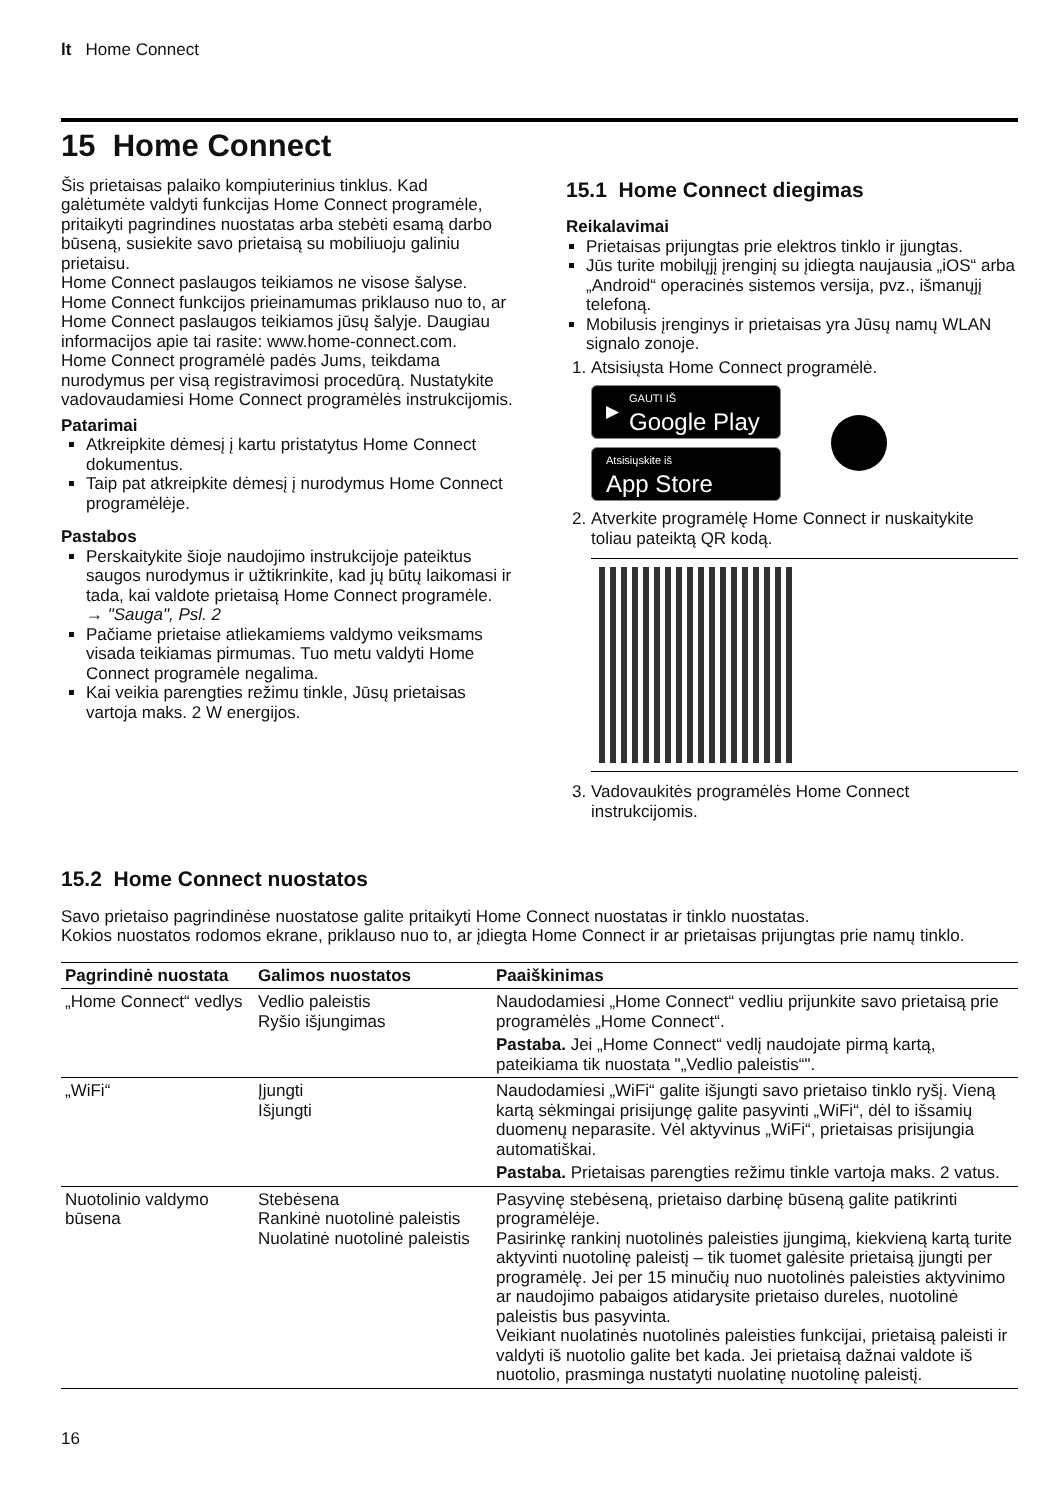lt Home Connect
15 Home Connect
Šis prietaisas palaiko kompiuterinius tinklus. Kad galėtumėte valdyti funkcijas Home Connect programėle, pritaikyti pagrindines nuostatas arba stebėti esamą darbo būseną, susiekite savo prietaisą su mobiliuoju galiniu prietaisu.
Home Connect paslaugos teikiamos ne visose šalyse. Home Connect funkcijos prieinamumas priklauso nuo to, ar Home Connect paslaugos teikiamos jūsų šalyje. Daugiau informacijos apie tai rasite: www.home-connect.com.
Home Connect programėlė padės Jums, teikdama nurodymus per visą registravimosi procedūrą. Nustatykite vadovaudamiesi Home Connect programėlės instrukcijomis.
Patarimai
Atkreipkite dėmesį į kartu pristatytus Home Connect dokumentus.
Taip pat atkreipkite dėmesį į nurodymus Home Connect programėlėje.
Pastabos
Perskaitykite šioje naudojimo instrukcijoje pateiktus saugos nurodymus ir užtikrinkite, kad jų būtų laikomasi ir tada, kai valdote prietaisą Home Connect programėle.
→ "Sauga", Psl. 2
Pačiame prietaise atliekamiems valdymo veiksmams visada teikiamas pirmumas. Tuo metu valdyti Home Connect programėle negalima.
Kai veikia parengties režimu tinkle, Jūsų prietaisas vartoja maks. 2 W energijos.
15.1 Home Connect diegimas
Reikalavimai
Prietaisas prijungtas prie elektros tinklo ir įjungtas.
Jūs turite mobilųjį įrenginį su įdiegta naujausia „iOS“ arba „Android“ operacinės sistemos versija, pvz., išmanųjį telefoną.
Mobilusis įrenginys ir prietaisas yra Jūsų namų WLAN signalo zonoje.
1. Atsisiųsta Home Connect programėlė.
▶ GAUTI IŠ
Google Play
Atsisiųskite iš
App Store
2. Atverkite programėlę Home Connect ir nuskaitykite toliau pateiktą QR kodą.
3. Vadovaukitės programėlės Home Connect instrukcijomis.
15.2 Home Connect nuostatos
Savo prietaiso pagrindinėse nuostatose galite pritaikyti Home Connect nuostatas ir tinklo nuostatas.
Kokios nuostatos rodomos ekrane, priklauso nuo to, ar įdiegta Home Connect ir ar prietaisas prijungtas prie namų tinklo.
| Pagrindinė nuostata | Galimos nuostatos | Paaiškinimas |
| --- | --- | --- |
| „Home Connect“ vedlys | Vedlio paleistis Ryšio išjungimas | Naudodamiesi „Home Connect“ vedliu prijunkite savo prietaisą prie programėlės „Home Connect“. Pastaba. Jei „Home Connect“ vedlį naudojate pirmą kartą, pateikiama tik nuostata "„Vedlio paleistis“". |
| „WiFi“ | Įjungti Išjungti | Naudodamiesi „WiFi“ galite išjungti savo prietaiso tinklo ryšį. Vieną kartą sėkmingai prisijungę galite pasyvinti „WiFi“, dėl to išsamių duomenų neparasite. Vėl aktyvinus „WiFi“, prietaisas prisijungia automatiškai. Pastaba. Prietaisas parengties režimu tinkle vartoja maks. 2 vatus. |
| Nuotolinio valdymo būsena | Stebėsena Rankinė nuotolinė paleistis Nuolatinė nuotolinė paleistis | Pasyvinę stebėseną, prietaiso darbinę būseną galite patikrinti programėlėje. Pasirinkę rankinį nuotolinės paleisties įjungimą, kiekvieną kartą turite aktyvinti nuotolinę paleistį – tik tuomet galėsite prietaisą įjungti per programėlę. Jei per 15 minučių nuo nuotolinės paleisties aktyvinimo ar naudojimo pabaigos atidarysite prietaiso dureles, nuotolinė paleistis bus pasyvinta. Veikiant nuolatinės nuotolinės paleisties funkcijai, prietaisą paleisti ir valdyti iš nuotolio galite bet kada. Jei prietaisą dažnai valdote iš nuotolio, prasminga nustatyti nuolatinę nuotolinę paleistį. |
16